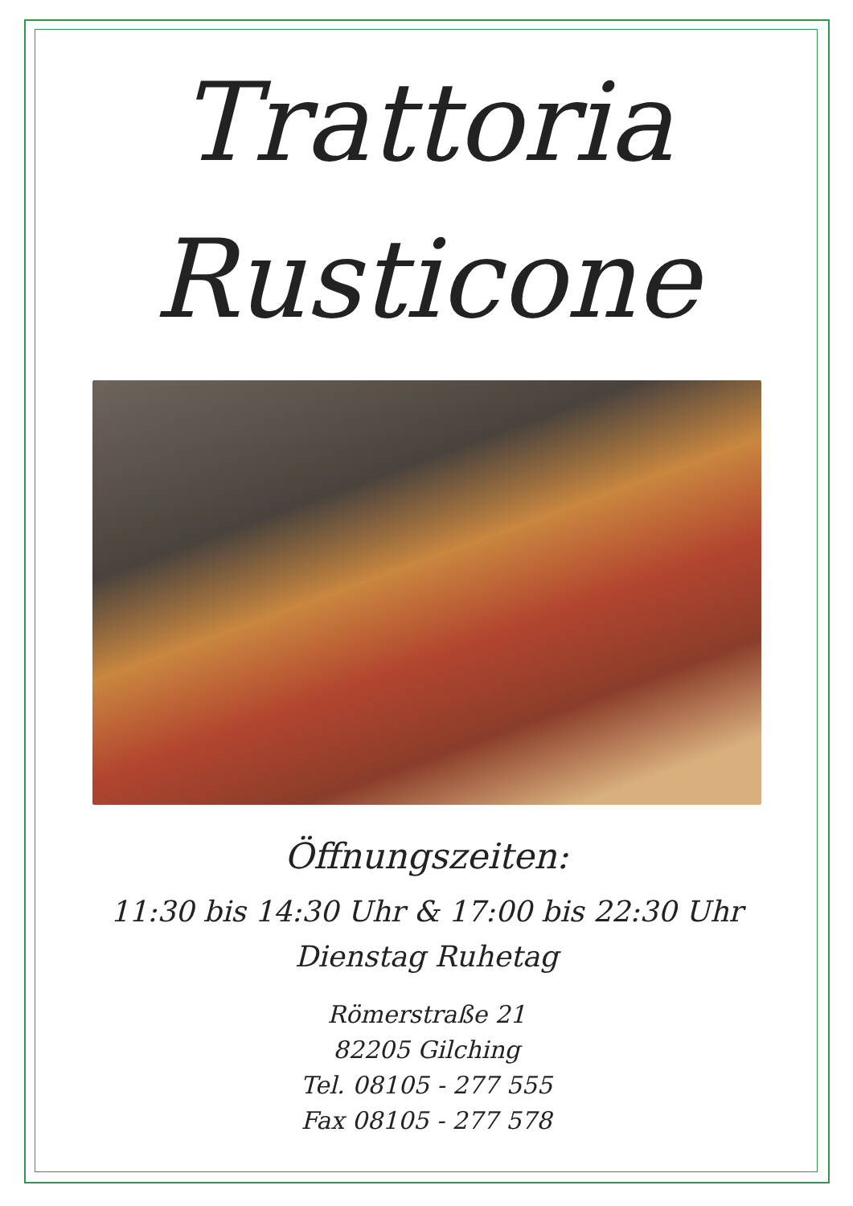Trattoria
Rusticone
Öffnungszeiten:
11:30 bis 14:30 Uhr & 17:00 bis 22:30 Uhr
Dienstag Ruhetag
Römerstraße 21
82205 Gilching
Tel. 08105 - 277 555
Fax 08105 - 277 578